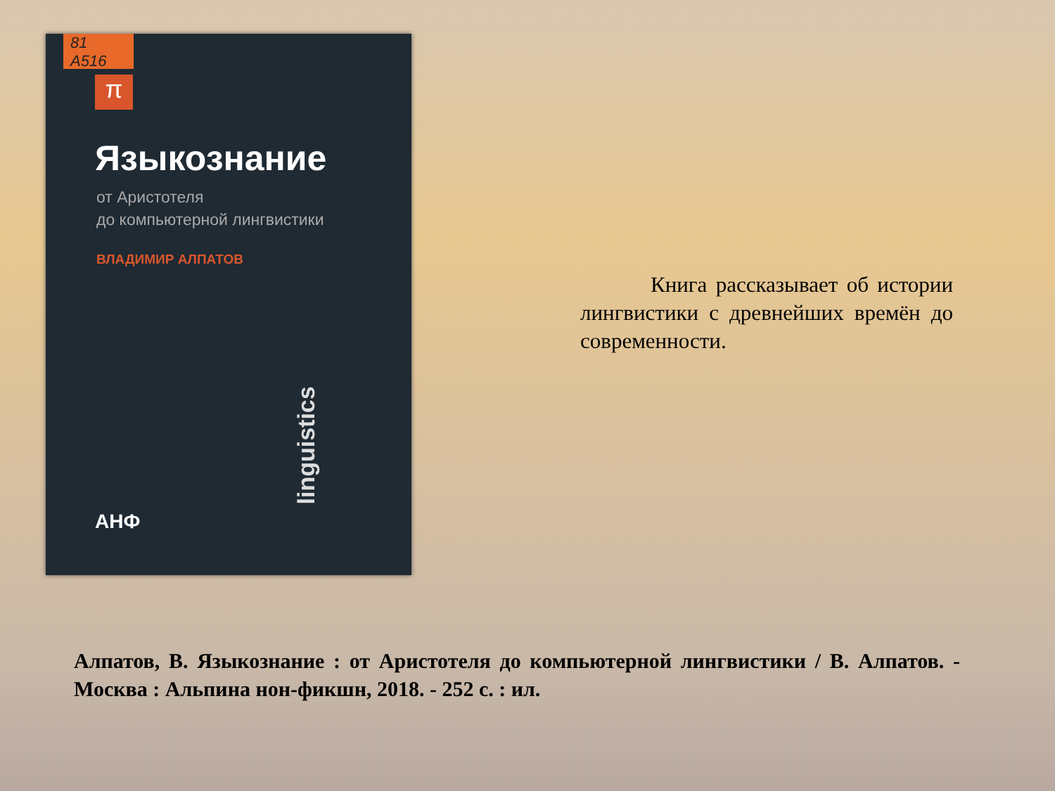81
A516
π
Языкознание
от Аристотеля
до компьютерной лингвистики
ВЛАДИМИР АЛПАТОВ
linguistics
АНФ
Книга рассказывает об истории лингвистики с древнейших времён до современности.
Алпатов, В. Языкознание : от Аристотеля до компьютерной лингвистики / В. Алпатов. - Москва : Альпина нон-фикшн, 2018. - 252 с. : ил.